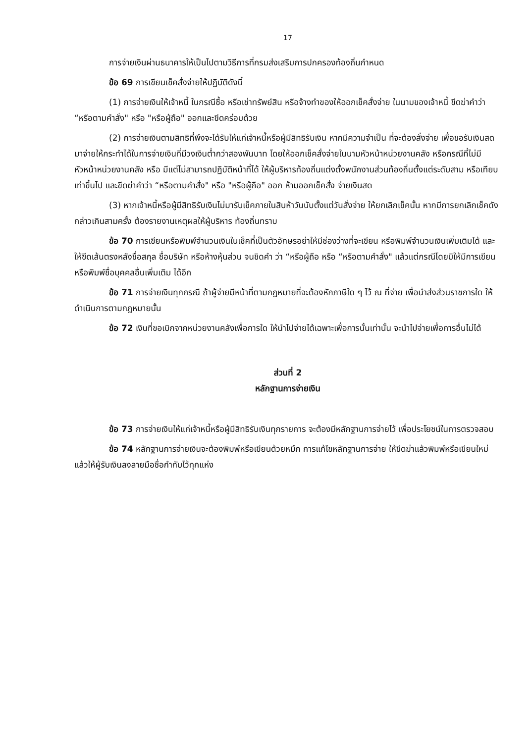17
การจ่ายเงินผ่านธนาคารให้เป็นไปตามวิธีการที่กรมส่งเสริมการปกครองท้องถิ่นกำหนด
ข้อ 69 การเขียนเช็คสั่งจ่ายให้ปฏิบัติดังนี้
(1) การจ่ายเงินให้เจ้าหนี้ ในกรณีซื้อ หรือเช่าทรัพย์สิน หรือจ้างทำของให้ออกเช็คสั่งจ่าย ในนามของเจ้าหนี้ ขีดฆ่าคำว่า “หรือตามคำสั่ง" หรือ "หรือผู้ถือ" ออกและขีดคร่อมด้วย
(2) การจ่ายเงินตามสิทธิที่พึงจะได้รับให้แก่เจ้าหนี้หรือผู้มีสิทธิรับเงิน หากมีความจำเป็น ที่จะต้องสั่งจ่าย เพื่อขอรับเงินสดมาจ่ายให้กระทำได้ในการจ่ายเงินที่มีวงเงินต่ำกว่าสองพันบาท โดยให้ออกเช็คสั่งจ่ายในนามหัวหน้าหน่วยงานคลัง หรือกรณีที่ไม่มีหัวหน้าหน่วยงานคลัง หรือ มีแต่ไม่สามารถปฏิบัติหน้าที่ได้ ให้ผู้บริหารท้องถิ่นแต่งตั้งพนักงานส่วนท้องถิ่นตั้งแต่ระดับสาม หรือเทียบเท่าขึ้นไป และขีดฆ่าคำว่า “หรือตามคำสั่ง" หรือ "หรือผู้ถือ" ออก ห้ามออกเช็คสั่ง จ่ายเงินสด
(3) หากเจ้าหนี้หรือผู้มีสิทธิรับเงินไม่มารับเช็คภายในสิบห้าวันนับตั้งแต่วันสั่งจ่าย ให้ยกเลิกเช็คนั้น หากมีการยกเลิกเช็คดังกล่าวเกินสามครั้ง ต้องรายงานเหตุผลให้ผู้บริหาร ท้องถิ่นทราบ
ข้อ 70 การเขียนหรือพิมพ์จำนวนเงินในเช็คที่เป็นตัวอักษรอย่าให้มีช่องว่างที่จะเขียน หรือพิมพ์จำนวนเงินเพิ่มเติมได้ และให้ขีดเส้นตรงหลังชื่อสกุล ชื่อบริษัท หรือห้างหุ้นส่วน จนชิดคำ ว่า “หรือผู้ถือ หรือ “หรือตามคำสั่ง" แล้วแต่กรณีโดยมิให้มีการเขียนหรือพิมพ์ชื่อบุคคลอื่นเพิ่มเติม ได้อีก
ข้อ 71 การจ่ายเงินทุกกรณี ถ้าผู้จ่ายมีหน้าที่ตามกฎหมายที่จะต้องหักภาษีใด ๆ ไว้ ณ ที่จ่าย เพื่อนำส่งส่วนราชการใด ให้ดำเนินการตามกฎหมายนั้น
ข้อ 72 เงินที่ขอเบิกจากหน่วยงานคลังเพื่อการใด ให้นำไปจ่ายได้เฉพาะเพื่อการนั้นเท่านั้น จะนำไปจ่ายเพื่อการอื่นไม่ได้
ส่วนที่ 2
หลักฐานการจ่ายเงิน
ข้อ 73 การจ่ายเงินให้แก่เจ้าหนี้หรือผู้มีสิทธิรับเงินทุกรายการ จะต้องมีหลักฐานการจ่ายไว้ เพื่อประโยชน์ในการตรวจสอบ
ข้อ 74 หลักฐานการจ่ายเงินจะต้องพิมพ์หรือเขียนด้วยหมึก การแก้ไขหลักฐานการจ่าย ให้ขีดฆ่าแล้วพิมพ์หรือเขียนใหม่แล้วให้ผู้รับเงินลงลายมือชื่อกำกับไว้ทุกแห่ง